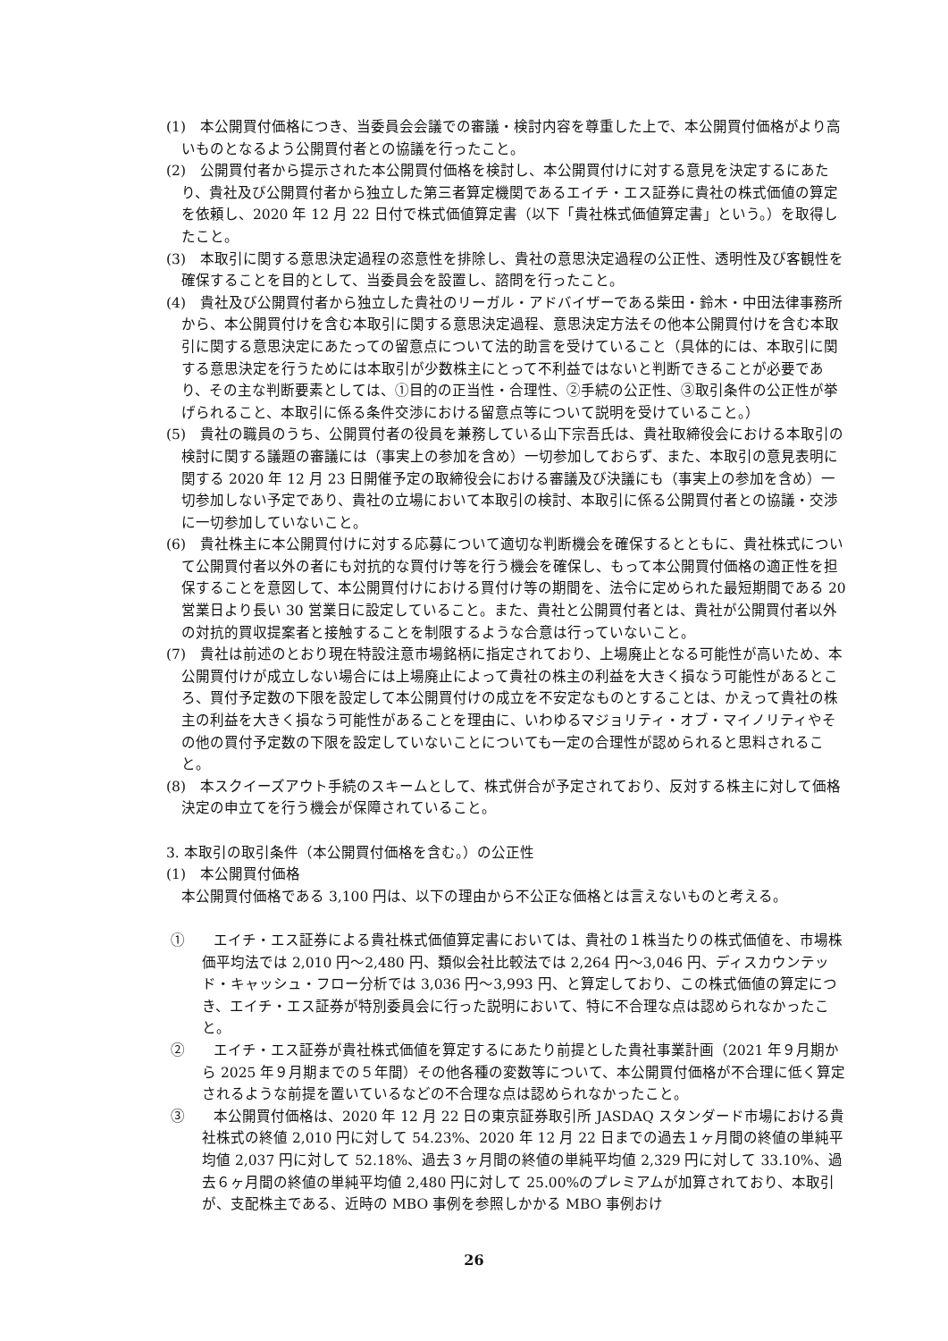(1)　本公開買付価格につき、当委員会会議での審議・検討内容を尊重した上で、本公開買付価格がより高いものとなるよう公開買付者との協議を行ったこと。
(2)　公開買付者から提示された本公開買付価格を検討し、本公開買付けに対する意見を決定するにあたり、貴社及び公開買付者から独立した第三者算定機関であるエイチ・エス証券に貴社の株式価値の算定を依頼し、2020 年 12 月 22 日付で株式価値算定書（以下「貴社株式価値算定書」という。）を取得したこと。
(3)　本取引に関する意思決定過程の恣意性を排除し、貴社の意思決定過程の公正性、透明性及び客観性を確保することを目的として、当委員会を設置し、諮問を行ったこと。
(4)　貴社及び公開買付者から独立した貴社のリーガル・アドバイザーである柴田・鈴木・中田法律事務所から、本公開買付けを含む本取引に関する意思決定過程、意思決定方法その他本公開買付けを含む本取引に関する意思決定にあたっての留意点について法的助言を受けていること（具体的には、本取引に関する意思決定を行うためには本取引が少数株主にとって不利益ではないと判断できることが必要であり、その主な判断要素としては、①目的の正当性・合理性、②手続の公正性、③取引条件の公正性が挙げられること、本取引に係る条件交渉における留意点等について説明を受けていること。）
(5)　貴社の職員のうち、公開買付者の役員を兼務している山下宗吾氏は、貴社取締役会における本取引の検討に関する議題の審議には（事実上の参加を含め）一切参加しておらず、また、本取引の意見表明に関する 2020 年 12 月 23 日開催予定の取締役会における審議及び決議にも（事実上の参加を含め）一切参加しない予定であり、貴社の立場において本取引の検討、本取引に係る公開買付者との協議・交渉に一切参加していないこと。
(6)　貴社株主に本公開買付けに対する応募について適切な判断機会を確保するとともに、貴社株式について公開買付者以外の者にも対抗的な買付け等を行う機会を確保し、もって本公開買付価格の適正性を担保することを意図して、本公開買付けにおける買付け等の期間を、法令に定められた最短期間である 20 営業日より長い 30 営業日に設定していること。また、貴社と公開買付者とは、貴社が公開買付者以外の対抗的買収提案者と接触することを制限するような合意は行っていないこと。
(7)　貴社は前述のとおり現在特設注意市場銘柄に指定されており、上場廃止となる可能性が高いため、本公開買付けが成立しない場合には上場廃止によって貴社の株主の利益を大きく損なう可能性があるところ、買付予定数の下限を設定して本公開買付けの成立を不安定なものとすることは、かえって貴社の株主の利益を大きく損なう可能性があることを理由に、いわゆるマジョリティ・オブ・マイノリティやその他の買付予定数の下限を設定していないことについても一定の合理性が認められると思料されること。
(8)　本スクイーズアウト手続のスキームとして、株式併合が予定されており、反対する株主に対して価格決定の申立てを行う機会が保障されていること。
3. 本取引の取引条件（本公開買付価格を含む。）の公正性
(1)　本公開買付価格
本公開買付価格である 3,100 円は、以下の理由から不公正な価格とは言えないものと考える。
①　　エイチ・エス証券による貴社株式価値算定書においては、貴社の１株当たりの株式価値を、市場株価平均法では 2,010 円～2,480 円、類似会社比較法では 2,264 円～3,046 円、ディスカウンテッド・キャッシュ・フロー分析では 3,036 円～3,993 円、と算定しており、この株式価値の算定につき、エイチ・エス証券が特別委員会に行った説明において、特に不合理な点は認められなかったこと。
②　　エイチ・エス証券が貴社株式価値を算定するにあたり前提とした貴社事業計画（2021 年９月期から 2025 年９月期までの５年間）その他各種の変数等について、本公開買付価格が不合理に低く算定されるような前提を置いているなどの不合理な点は認められなかったこと。
③　　本公開買付価格は、2020 年 12 月 22 日の東京証券取引所 JASDAQ スタンダード市場における貴社株式の終値 2,010 円に対して 54.23%、2020 年 12 月 22 日までの過去１ヶ月間の終値の単純平均値 2,037 円に対して 52.18%、過去３ヶ月間の終値の単純平均値 2,329 円に対して 33.10%、過去６ヶ月間の終値の単純平均値 2,480 円に対して 25.00%のプレミアムが加算されており、本取引が、支配株主である、近時の MBO 事例を参照しかかる MBO 事例おけ
26